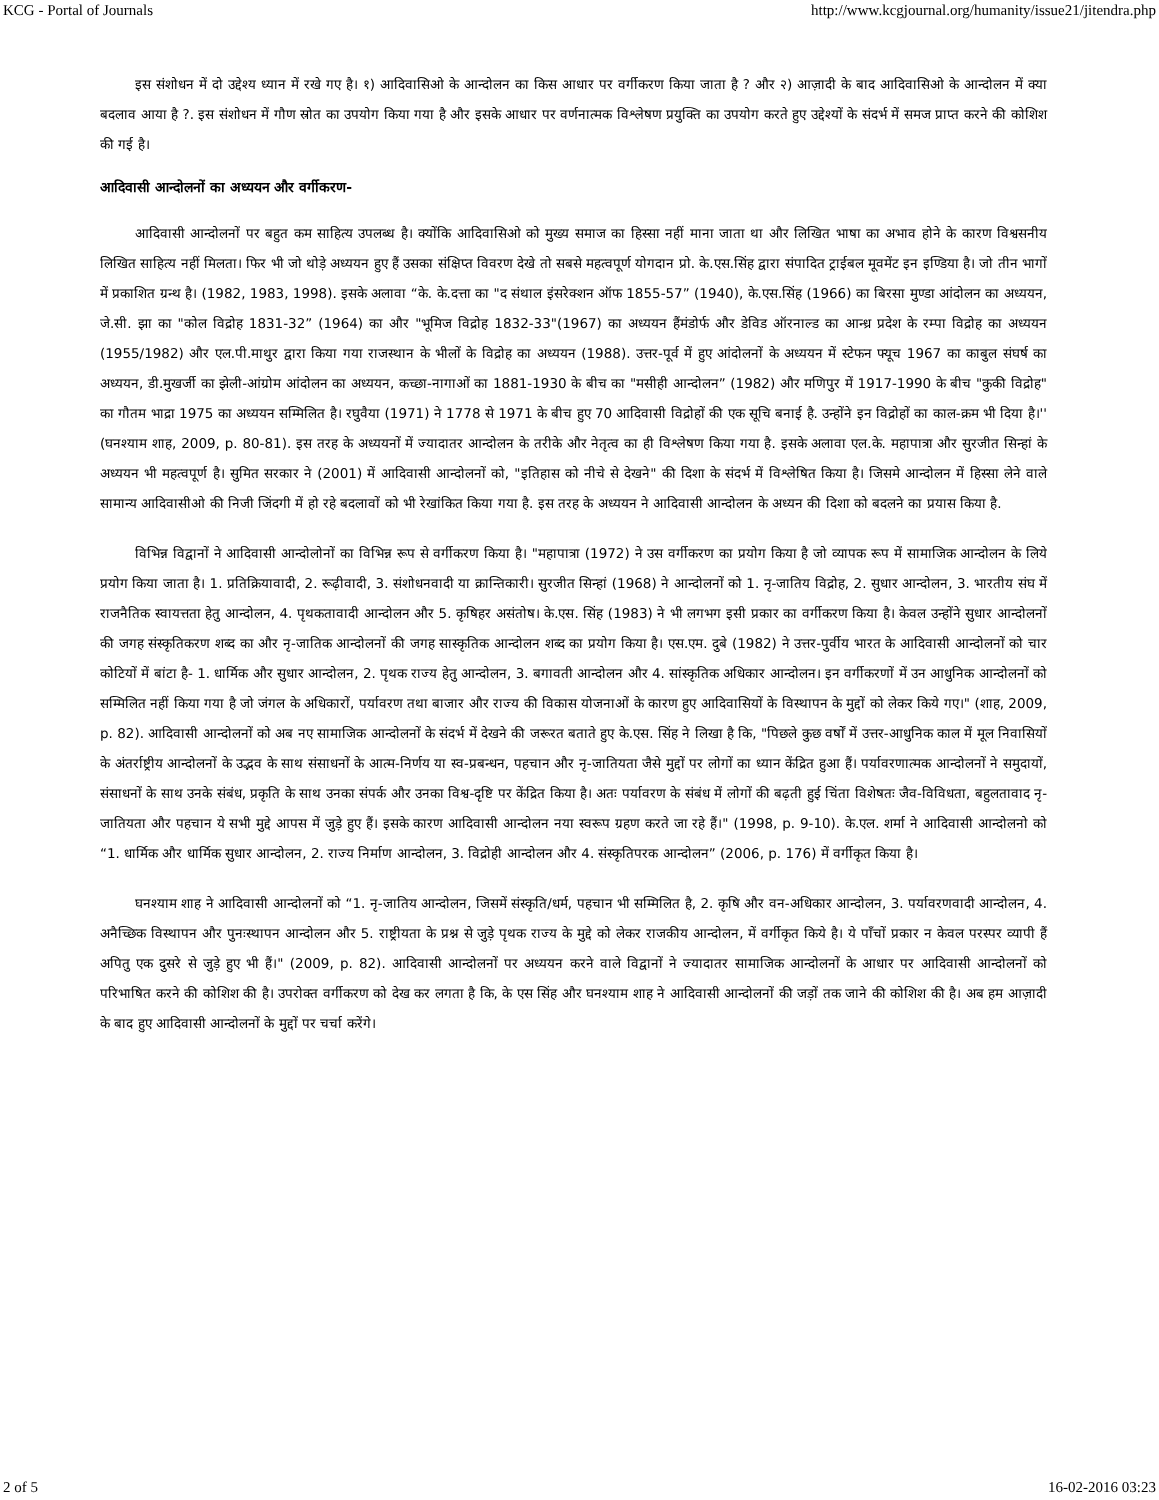KCG - Portal of Journals http://www.kcgjournal.org/humanity/issue21/jitendra.php
इस संशोधन में दो उद्देश्य ध्यान में रखे गए है। १) आदिवासिओ के आन्दोलन का किस आधार पर वर्गीकरण किया जाता है ? और २) आज़ादी के बाद आदिवासिओ के आन्दोलन में क्या बदलाव आया है ?. इस संशोधन में गौण स्रोत का उपयोग किया गया है और इसके आधार पर वर्णनात्मक विश्लेषण प्रयुक्ति का उपयोग करते हुए उद्देश्यों के संदर्भ में समज प्राप्त करने की कोशिश की गई है।
आदिवासी आन्दोलनों का अध्ययन और वर्गीकरण-
आदिवासी आन्दोलनों पर बहुत कम साहित्य उपलब्ध है। क्योंकि आदिवासिओ को मुख्य समाज का हिस्सा नहीं माना जाता था और लिखित भाषा का अभाव होने के कारण विश्वसनीय लिखित साहित्य नहीं मिलता। फिर भी जो थोड़े अध्ययन हुए हैं उसका संक्षिप्त विवरण देखे तो सबसे महत्वपूर्ण योगदान प्रो. के.एस.सिंह द्वारा संपादित ट्राईबल मूवमेंट इन इण्डिया है। जो तीन भागों में प्रकाशित ग्रन्थ है। (1982, 1983, 1998). इसके अलावा “के. के.दत्ता का "द संथाल इंसरेक्शन ऑफ 1855-57” (1940), के.एस.सिंह (1966) का बिरसा मुण्डा आंदोलन का अध्ययन, जे.सी. झा का "कोल विद्रोह 1831-32” (1964) का और "भूमिज विद्रोह 1832-33"(1967) का अध्ययन हैंमंडोर्फ और डेविड ऑरनाल्ड का आन्ध्र प्रदेश के रम्पा विद्रोह का अध्ययन (1955/1982) और एल.पी.माथुर द्वारा किया गया राजस्थान के भीलों के विद्रोह का अध्ययन (1988). उत्तर-पूर्व में हुए आंदोलनों के अध्ययन में स्टेफन फ्यूच 1967 का काबुल संघर्ष का अध्ययन, डी.मुखर्जी का झेली-आंग्रोम आंदोलन का अध्ययन, कच्छा-नागाओं का 1881-1930 के बीच का "मसीही आन्दोलन” (1982) और मणिपुर में 1917-1990 के बीच "कुकी विद्रोह" का गौतम भाद्रा 1975 का अध्ययन सम्मिलित है। रघुवैया (1971) ने 1778 से 1971 के बीच हुए 70 आदिवासी विद्रोहों की एक सूचि बनाई है. उन्होंने इन विद्रोहों का काल-क्रम भी दिया है।'' (घनश्याम शाह, 2009, p. 80-81). इस तरह के अध्ययनों में ज्यादातर आन्दोलन के तरीके और नेतृत्व का ही विश्लेषण किया गया है. इसके अलावा एल.के. महापात्रा और सुरजीत सिन्हां के अध्ययन भी महत्वपूर्ण है। सुमित सरकार ने (2001) में आदिवासी आन्दोलनों को, "इतिहास को नीचे से देखने" की दिशा के संदर्भ में विश्लेषित किया है। जिसमे आन्दोलन में हिस्सा लेने वाले सामान्य आदिवासीओ की निजी जिंदगी में हो रहे बदलावों को भी रेखांकित किया गया है. इस तरह के अध्ययन ने आदिवासी आन्दोलन के अध्यन की दिशा को बदलने का प्रयास किया है.
विभिन्न विद्वानों ने आदिवासी आन्दोलोनों का विभिन्न रूप से वर्गीकरण किया है। "महापात्रा (1972) ने उस वर्गीकरण का प्रयोग किया है जो व्यापक रूप में सामाजिक आन्दोलन के लिये प्रयोग किया जाता है। 1. प्रतिक्रियावादी, 2. रूढ़ीवादी, 3. संशोधनवादी या क्रान्तिकारी। सुरजीत सिन्हां (1968) ने आन्दोलनों को 1. नृ-जातिय विद्रोह, 2. सुधार आन्दोलन, 3. भारतीय संघ में राजनैतिक स्वायत्तता हेतु आन्दोलन, 4. पृथकतावादी आन्दोलन और 5. कृषिहर असंतोष। के.एस. सिंह (1983) ने भी लगभग इसी प्रकार का वर्गीकरण किया है। केवल उन्होंने सुधार आन्दोलनों की जगह संस्कृतिकरण शब्द का और नृ-जातिक आन्दोलनों की जगह सास्कृतिक आन्दोलन शब्द का प्रयोग किया है। एस.एम. दुबे (1982) ने उत्तर-पुर्वीय भारत के आदिवासी आन्दोलनों को चार कोटियों में बांटा है- 1. धार्मिक और सुधार आन्दोलन, 2. पृथक राज्य हेतु आन्दोलन, 3. बगावती आन्दोलन और 4. सांस्कृतिक अधिकार आन्दोलन। इन वर्गीकरणों में उन आधुनिक आन्दोलनों को सम्मिलित नहीं किया गया है जो जंगल के अधिकारों, पर्यावरण तथा बाजार और राज्य की विकास योजनाओं के कारण हुए आदिवासियों के विस्थापन के मुद्दों को लेकर किये गए।" (शाह, 2009, p. 82). आदिवासी आन्दोलनों को अब नए सामाजिक आन्दोलनों के संदर्भ में देखने की जरूरत बताते हुए के.एस. सिंह ने लिखा है कि, "पिछले कुछ वर्षों में उत्तर-आधुनिक काल में मूल निवासियों के अंतर्राष्ट्रीय आन्दोलनों के उद्भव के साथ संसाधनों के आत्म-निर्णय या स्व-प्रबन्धन, पहचान और नृ-जातियता जैसे मुद्दों पर लोगों का ध्यान केंद्रित हुआ हैं। पर्यावरणात्मक आन्दोलनों ने समुदायों, संसाधनों के साथ उनके संबंध, प्रकृति के साथ उनका संपर्क और उनका विश्व-दृष्टि पर केंद्रित किया है। अतः पर्यावरण के संबंध में लोगों की बढ़ती हुई चिंता विशेषतः जैव-विविधता, बहुलतावाद नृ-जातियता और पहचान ये सभी मुद्दे आपस में जुड़े हुए हैं। इसके कारण आदिवासी आन्दोलन नया स्वरूप ग्रहण करते जा रहे हैं।" (1998, p. 9-10). के.एल. शर्मा ने आदिवासी आन्दोलनो को “1. धार्मिक और धार्मिक सुधार आन्दोलन, 2. राज्य निर्माण आन्दोलन, 3. विद्रोही आन्दोलन और 4. संस्कृतिपरक आन्दोलन” (2006, p. 176) में वर्गीकृत किया है।
घनश्याम शाह ने आदिवासी आन्दोलनों को “1. नृ-जातिय आन्दोलन, जिसमें संस्कृति/धर्म, पहचान भी सम्मिलित है, 2. कृषि और वन-अधिकार आन्दोलन, 3. पर्यावरणवादी आन्दोलन, 4. अनैच्छिक विस्थापन और पुनःस्थापन आन्दोलन और 5. राष्ट्रीयता के प्रश्न से जुड़े पृथक राज्य के मुद्दे को लेकर राजकीय आन्दोलन, में वर्गीकृत किये है। ये पाँचों प्रकार न केवल परस्पर व्यापी हैं अपितु एक दुसरे से जुड़े हुए भी हैं।" (2009, p. 82). आदिवासी आन्दोलनों पर अध्ययन करने वाले विद्वानों ने ज्यादातर सामाजिक आन्दोलनों के आधार पर आदिवासी आन्दोलनों को परिभाषित करने की कोशिश की है। उपरोक्त वर्गीकरण को देख कर लगता है कि, के एस सिंह और घनश्याम शाह ने आदिवासी आन्दोलनों की जड़ों तक जाने की कोशिश की है। अब हम आज़ादी के बाद हुए आदिवासी आन्दोलनों के मुद्दों पर चर्चा करेंगे।
2 of 5 16-02-2016 03:23